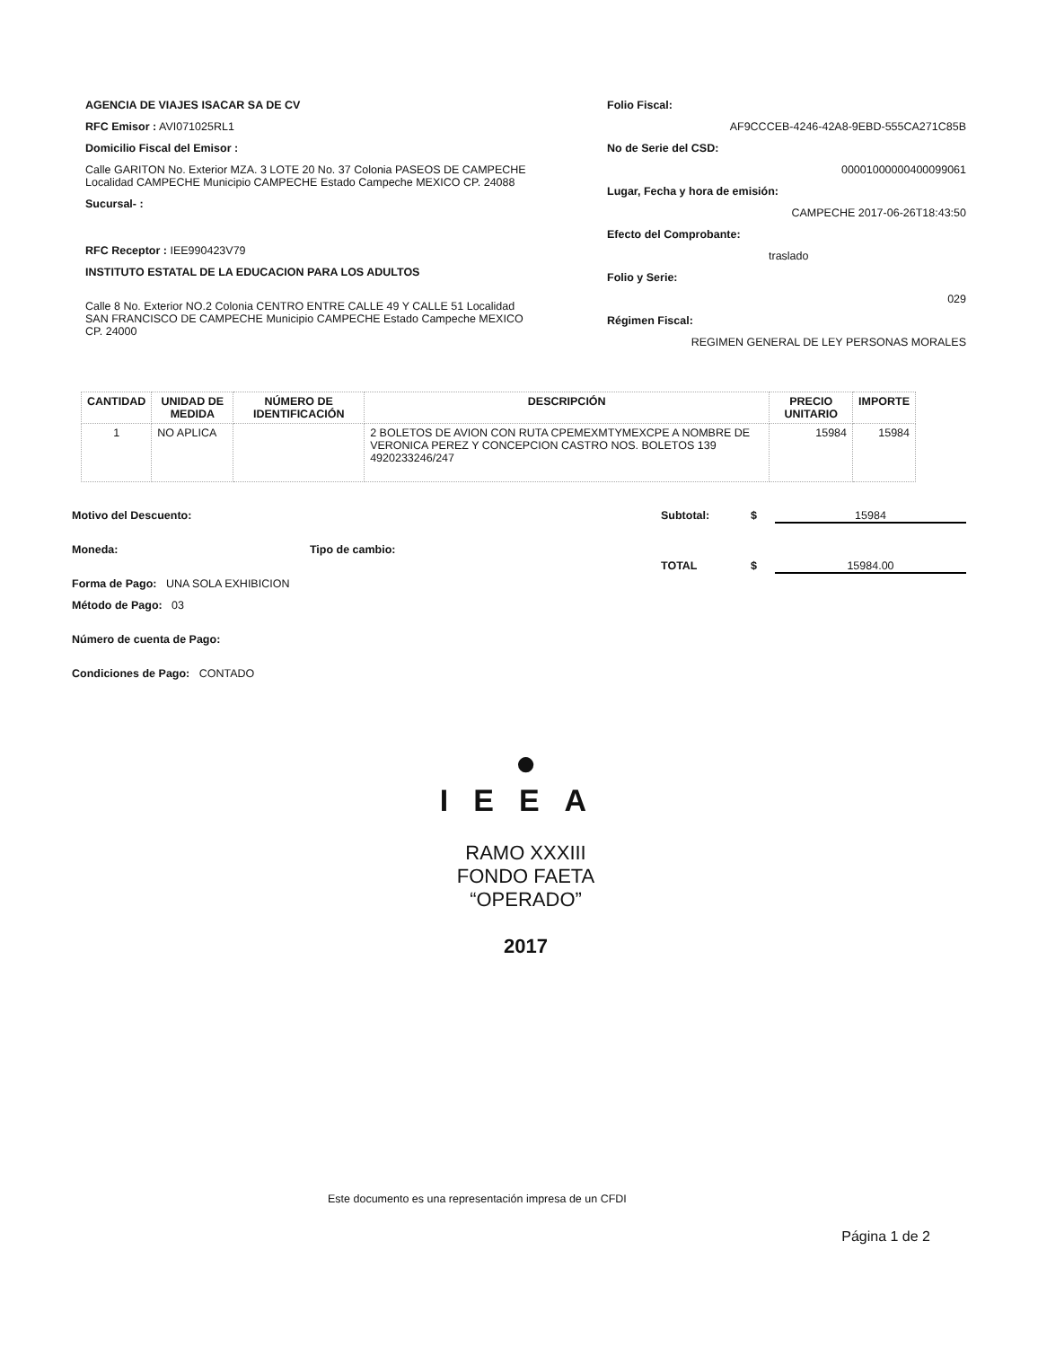AGENCIA DE VIAJES ISACAR SA DE CV
RFC Emisor : AVI071025RL1
Domicilio Fiscal del Emisor :
Calle GARITON No. Exterior MZA. 3 LOTE 20 No. 37 Colonia PASEOS DE CAMPECHE Localidad CAMPECHE Municipio CAMPECHE Estado Campeche MEXICO CP. 24088
Sucursal- :
RFC Receptor : IEE990423V79
INSTITUTO ESTATAL DE LA EDUCACION PARA LOS ADULTOS
Calle 8 No. Exterior NO.2 Colonia CENTRO ENTRE CALLE 49 Y CALLE 51 Localidad SAN FRANCISCO DE CAMPECHE Municipio CAMPECHE Estado Campeche MEXICO CP. 24000
Folio Fiscal:
AF9CCCEB-4246-42A8-9EBD-555CA271C85B
No de Serie del CSD:
00001000000400099061
Lugar, Fecha y hora de emisión:
CAMPECHE 2017-06-26T18:43:50
Efecto del Comprobante:
traslado
Folio y Serie:
029
Régimen Fiscal:
REGIMEN GENERAL DE LEY PERSONAS MORALES
| CANTIDAD | UNIDAD DE MEDIDA | NÚMERO DE IDENTIFICACIÓN | DESCRIPCIÓN | PRECIO UNITARIO | IMPORTE |
| --- | --- | --- | --- | --- | --- |
| 1 | NO APLICA | | 2 BOLETOS DE AVION CON RUTA CPEMEXMTYMEXCPE A NOMBRE DE VERONICA PEREZ Y CONCEPCION CASTRO NOS. BOLETOS 139 4920233246/247 | 15984 | 15984 |
Motivo del Descuento:
Moneda: Tipo de cambio:
Forma de Pago: UNA SOLA EXHIBICION
Método de Pago: 03
Número de cuenta de Pago:
Condiciones de Pago: CONTADO
Subtotal: $ 15984
TOTAL $ 15984.00
●
IEEA
RAMO XXXIII
FONDO FAETA
“OPERADO”
2017
Este documento es una representación impresa de un CFDI
Página 1 de 2